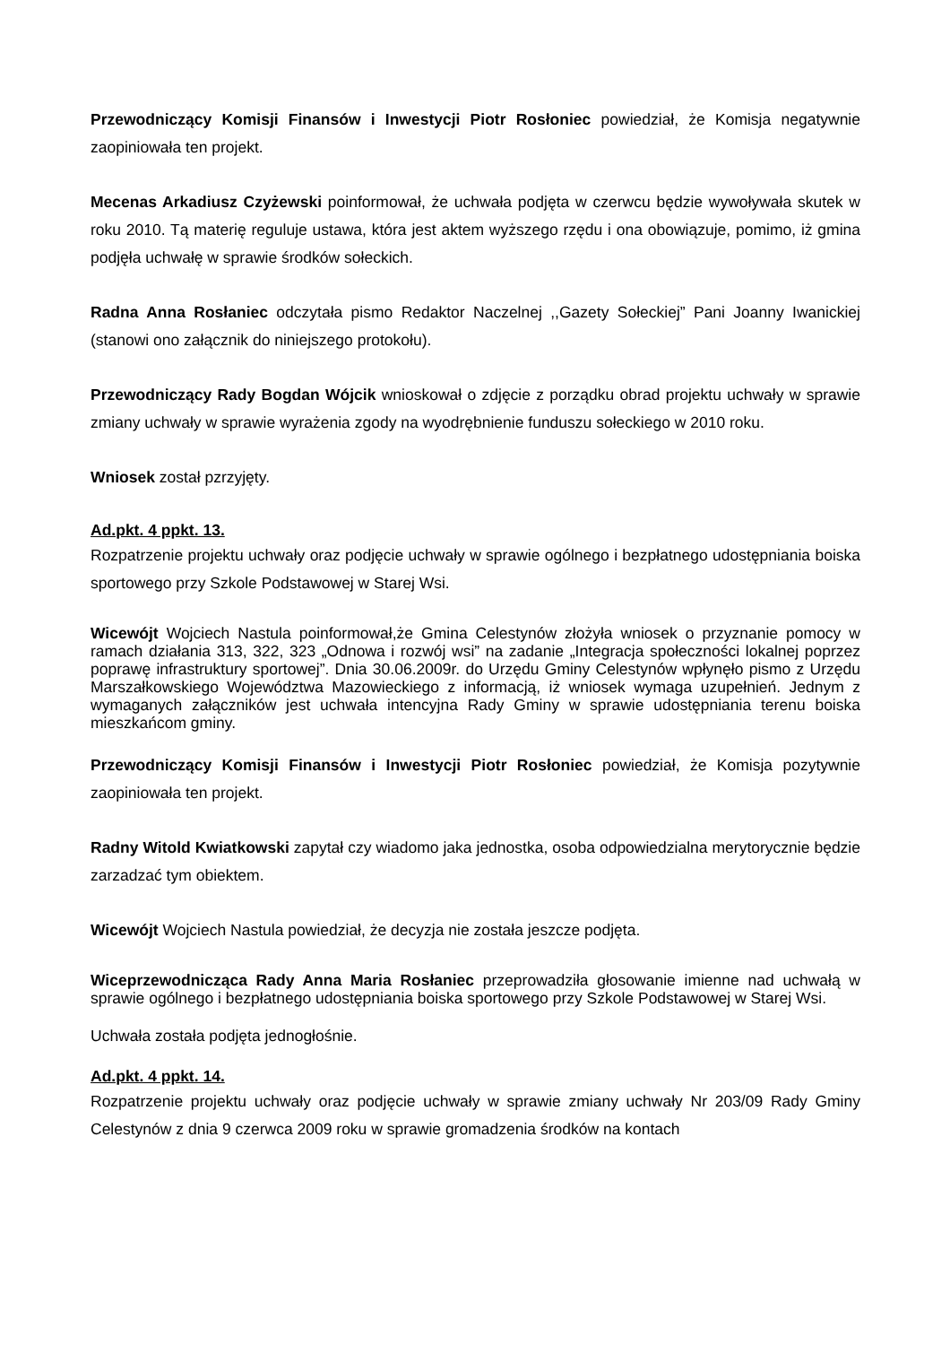Przewodniczący Komisji Finansów i Inwestycji Piotr Rosłoniec powiedział, że Komisja negatywnie zaopiniowała ten projekt.
Mecenas Arkadiusz Czyżewski poinformował, że uchwała podjęta w czerwcu będzie wywoływała skutek w roku 2010. Tą materię reguluje ustawa, która jest aktem wyższego rzędu i ona obowiązuje, pomimo, iż gmina podjęła uchwałę w sprawie środków sołeckich.
Radna Anna Rosłaniec odczytała pismo Redaktor Naczelnej ,,Gazety Sołeckiej” Pani Joanny Iwanickiej (stanowi ono załącznik do niniejszego protokołu).
Przewodniczący Rady Bogdan Wójcik wnioskował o zdjęcie z porządku obrad projektu uchwały w sprawie zmiany uchwały w sprawie wyrażenia zgody na wyodrębnienie funduszu sołeckiego w 2010 roku.
Wniosek został pzrzyjęty.
Ad.pkt. 4 ppkt. 13.
Rozpatrzenie projektu uchwały oraz podjęcie uchwały w sprawie ogólnego i bezpłatnego udostępniania boiska sportowego przy Szkole Podstawowej w Starej Wsi.
Wicewójt Wojciech Nastula poinformował,że Gmina Celestynów złożyła wniosek o przyznanie pomocy w ramach działania 313, 322, 323 „Odnowa i rozwój wsi” na zadanie „Integracja społeczności lokalnej poprzez poprawę infrastruktury sportowej”. Dnia 30.06.2009r. do Urzędu Gminy Celestynów wpłynęło pismo z Urzędu Marszałkowskiego Województwa Mazowieckiego z informacją, iż wniosek wymaga uzupełnień. Jednym z wymaganych załączników jest uchwała intencyjna Rady Gminy w sprawie udostępniania terenu boiska mieszkańcom gminy.
Przewodniczący Komisji Finansów i Inwestycji Piotr Rosłoniec powiedział, że Komisja pozytywnie zaopiniowała ten projekt.
Radny Witold Kwiatkowski zapytał czy wiadomo jaka jednostka, osoba odpowiedzialna merytorycznie będzie zarzadzać tym obiektem.
Wicewójt Wojciech Nastula powiedział, że decyzja nie została jeszcze podjęta.
Wiceprzewodnicząca Rady Anna Maria Rosłaniec przeprowadziła głosowanie imienne nad uchwałą w sprawie ogólnego i bezpłatnego udostępniania boiska sportowego przy Szkole Podstawowej w Starej Wsi.
Uchwała została podjęta jednogłośnie.
Ad.pkt. 4 ppkt. 14.
Rozpatrzenie projektu uchwały oraz podjęcie uchwały w sprawie zmiany uchwały Nr 203/09 Rady Gminy Celestynów z dnia 9 czerwca 2009 roku w sprawie gromadzenia środków na kontach